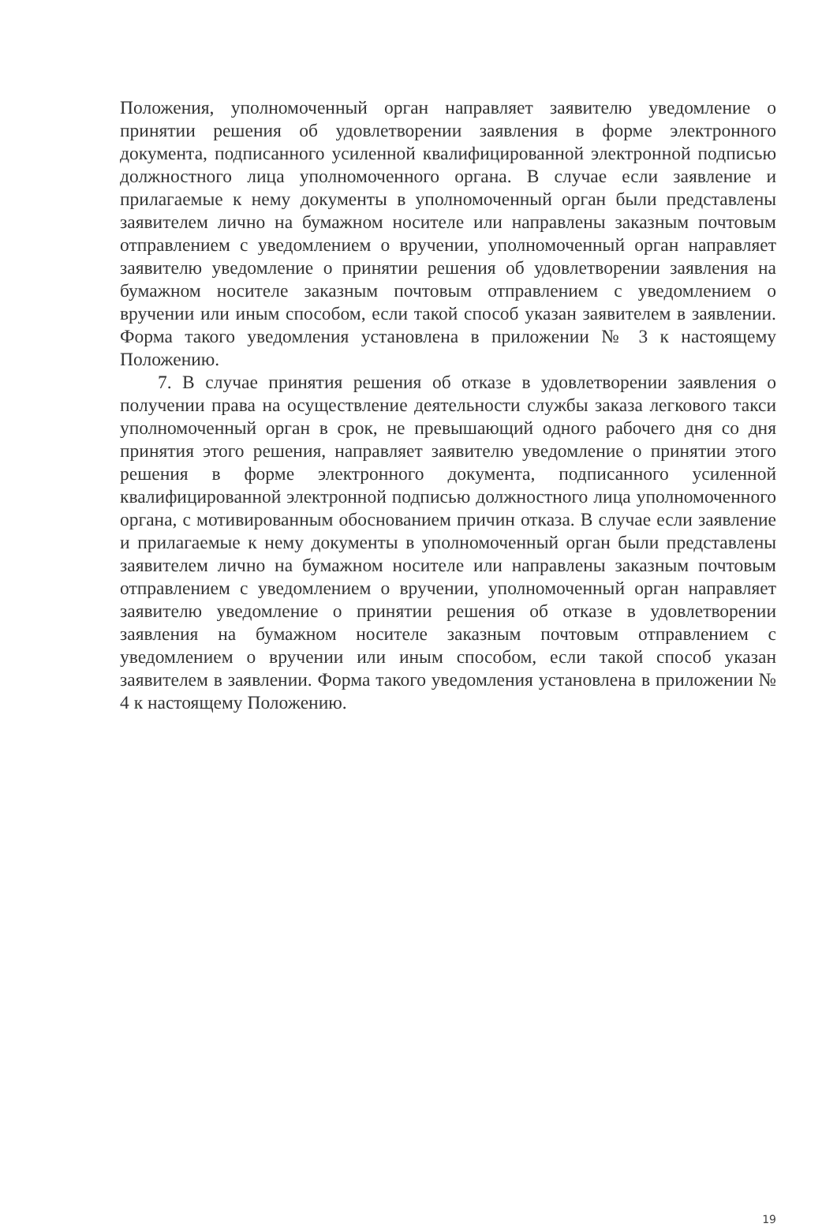Положения, уполномоченный орган направляет заявителю уведомление о принятии решения об удовлетворении заявления в форме электронного документа, подписанного усиленной квалифицированной электронной подписью должностного лица уполномоченного органа. В случае если заявление и прилагаемые к нему документы в уполномоченный орган были представлены заявителем лично на бумажном носителе или направлены заказным почтовым отправлением с уведомлением о вручении, уполномоченный орган направляет заявителю уведомление о принятии решения об удовлетворении заявления на бумажном носителе заказным почтовым отправлением с уведомлением о вручении или иным способом, если такой способ указан заявителем в заявлении. Форма такого уведомления установлена в приложении № 3 к настоящему Положению.
7. В случае принятия решения об отказе в удовлетворении заявления о получении права на осуществление деятельности службы заказа легкового такси уполномоченный орган в срок, не превышающий одного рабочего дня со дня принятия этого решения, направляет заявителю уведомление о принятии этого решения в форме электронного документа, подписанного усиленной квалифицированной электронной подписью должностного лица уполномоченного органа, с мотивированным обоснованием причин отказа. В случае если заявление и прилагаемые к нему документы в уполномоченный орган были представлены заявителем лично на бумажном носителе или направлены заказным почтовым отправлением с уведомлением о вручении, уполномоченный орган направляет заявителю уведомление о принятии решения об отказе в удовлетворении заявления на бумажном носителе заказным почтовым отправлением с уведомлением о вручении или иным способом, если такой способ указан заявителем в заявлении. Форма такого уведомления установлена в приложении № 4 к настоящему Положению.
19